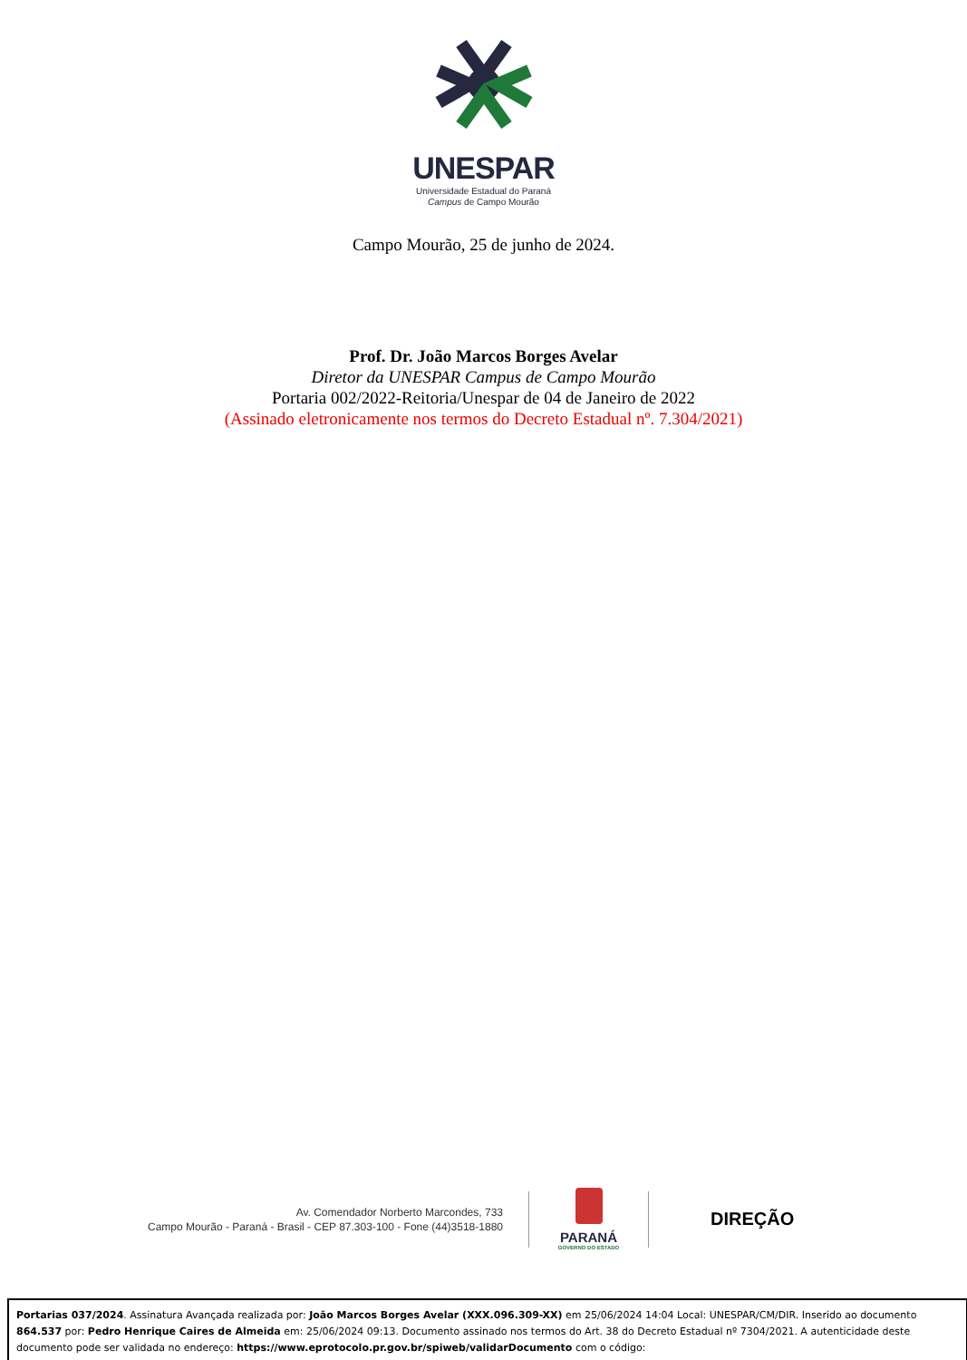UNESPAR
Universidade Estadual do Paraná
Campus de Campo Mourão
Campo Mourão, 25 de junho de 2024.
Prof. Dr. João Marcos Borges Avelar
Diretor da UNESPAR Campus de Campo Mourão
Portaria 002/2022-Reitoria/Unespar de 04 de Janeiro de 2022
(Assinado eletronicamente nos termos do Decreto Estadual nº. 7.304/2021)
Av. Comendador Norberto Marcondes, 733
Campo Mourão - Paraná - Brasil - CEP 87.303-100 - Fone (44)3518-1880
PARANÁ
GOVERNO DO ESTADO
DIREÇÃO
Portarias 037/2024. Assinatura Avançada realizada por: João Marcos Borges Avelar (XXX.096.309-XX) em 25/06/2024 14:04 Local: UNESPAR/CM/DIR. Inserido ao documento 864.537 por: Pedro Henrique Caires de Almeida em: 25/06/2024 09:13. Documento assinado nos termos do Art. 38 do Decreto Estadual nº 7304/2021. A autenticidade deste documento pode ser validada no endereço: https://www.eprotocolo.pr.gov.br/spiweb/validarDocumento com o código: